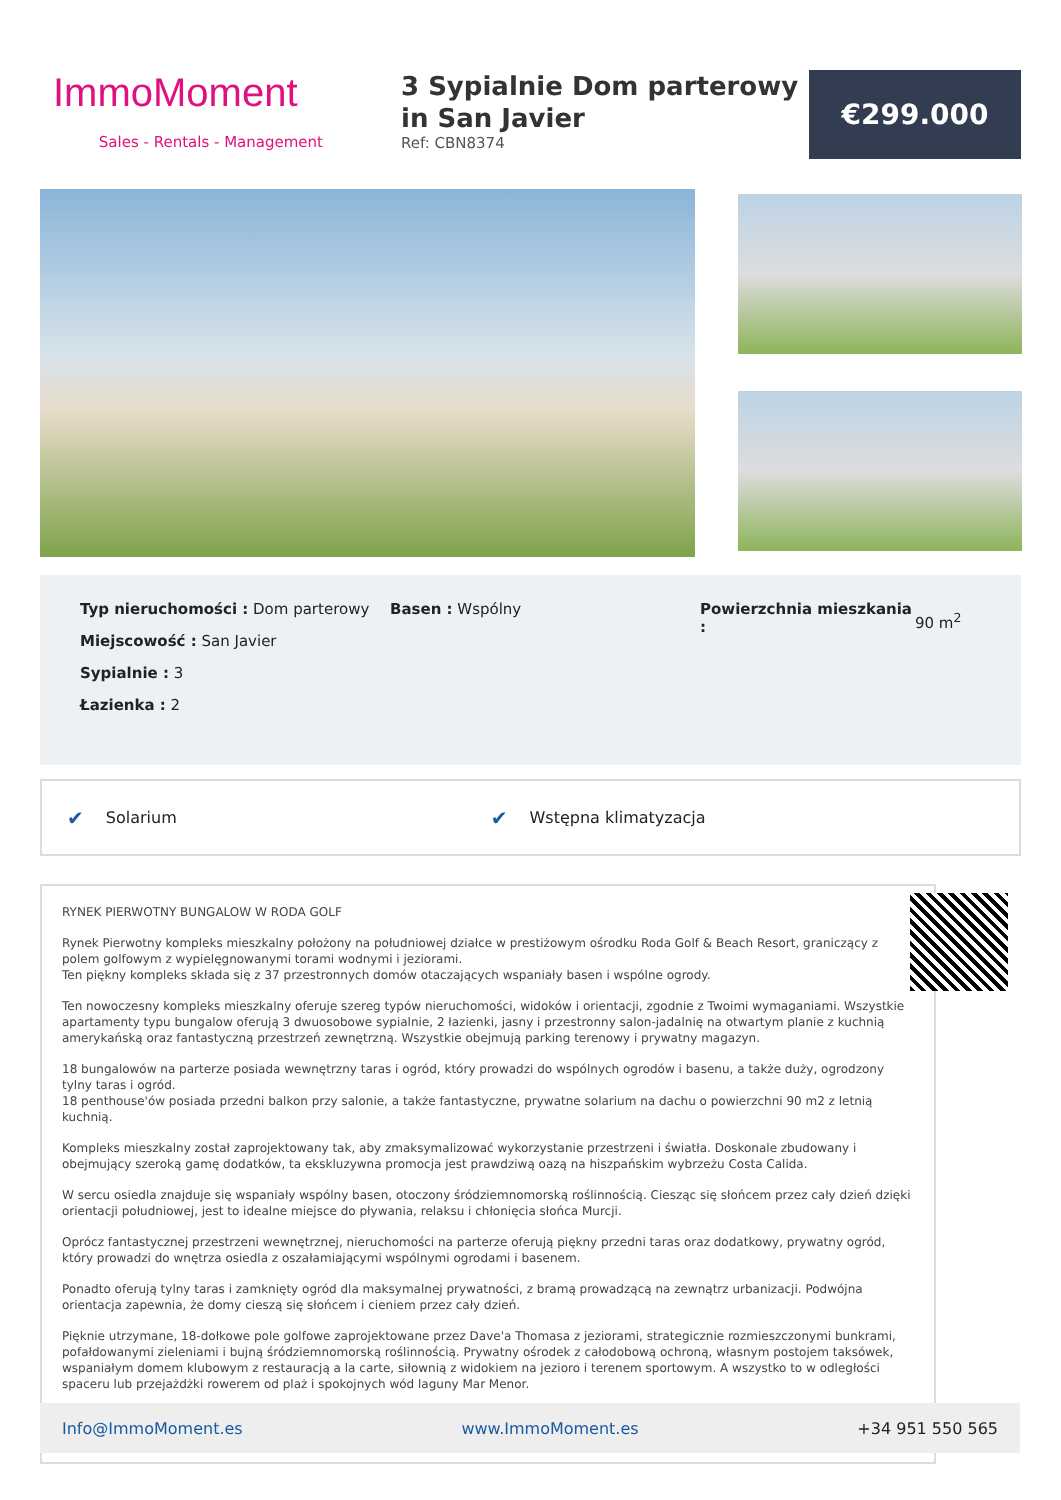ImmoMoment
Sales - Rentals - Management
3 Sypialnie Dom parterowy in San Javier
Ref: CBN8374
€299.000
Typ nieruchomości : Dom parterowy
Miejscowość : San Javier
Sypialnie : 3
Łazienka : 2
Basen : Wspólny Powierzchnia mieszkania :
90 m<sup>2</sup>
✔
Solarium
✔
Wstępna klimatyzacja
RYNEK PIERWOTNY BUNGALOW W RODA GOLF
Rynek Pierwotny kompleks mieszkalny położony na południowej działce w prestiżowym ośrodku Roda Golf & Beach Resort, graniczący z polem golfowym z wypielęgnowanymi torami wodnymi i jeziorami.
Ten piękny kompleks składa się z 37 przestronnych domów otaczających wspaniały basen i wspólne ogrody.
Ten nowoczesny kompleks mieszkalny oferuje szereg typów nieruchomości, widoków i orientacji, zgodnie z Twoimi wymaganiami. Wszystkie apartamenty typu bungalow oferują 3 dwuosobowe sypialnie, 2 łazienki, jasny i przestronny salon-jadalnię na otwartym planie z kuchnią amerykańską oraz fantastyczną przestrzeń zewnętrzną. Wszystkie obejmują parking terenowy i prywatny magazyn.
18 bungalowów na parterze posiada wewnętrzny taras i ogród, który prowadzi do wspólnych ogrodów i basenu, a także duży, ogrodzony tylny taras i ogród.
18 penthouse'ów posiada przedni balkon przy salonie, a także fantastyczne, prywatne solarium na dachu o powierzchni 90 m2 z letnią kuchnią.
Kompleks mieszkalny został zaprojektowany tak, aby zmaksymalizować wykorzystanie przestrzeni i światła. Doskonale zbudowany i obejmujący szeroką gamę dodatków, ta ekskluzywna promocja jest prawdziwą oazą na hiszpańskim wybrzeżu Costa Calida.
W sercu osiedla znajduje się wspaniały wspólny basen, otoczony śródziemnomorską roślinnością. Ciesząc się słońcem przez cały dzień dzięki orientacji południowej, jest to idealne miejsce do pływania, relaksu i chłonięcia słońca Murcji.
Oprócz fantastycznej przestrzeni wewnętrznej, nieruchomości na parterze oferują piękny przedni taras oraz dodatkowy, prywatny ogród, który prowadzi do wnętrza osiedla z oszałamiającymi wspólnymi ogrodami i basenem.
Ponadto oferują tylny taras i zamknięty ogród dla maksymalnej prywatności, z bramą prowadzącą na zewnątrz urbanizacji. Podwójna orientacja zapewnia, że domy cieszą się słońcem i cieniem przez cały dzień.
Pięknie utrzymane, 18-dołkowe pole golfowe zaprojektowane przez Dave'a Thomasa z jeziorami, strategicznie rozmieszczonymi bunkrami, pofałdowanymi zieleniami i bujną śródziemnomorską roślinnością. Prywatny ośrodek z całodobową ochroną, własnym postojem taksówek, wspaniałym domem klubowym z restauracją a la carte, siłownią z widokiem na jezioro i terenem sportowym. A wszystko to w odległości spaceru lub przejażdżki rowerem od plaż i spokojnych wód laguny Mar Menor.
Info@ImmoMoment.es www.ImmoMoment.es +34 951 550 565